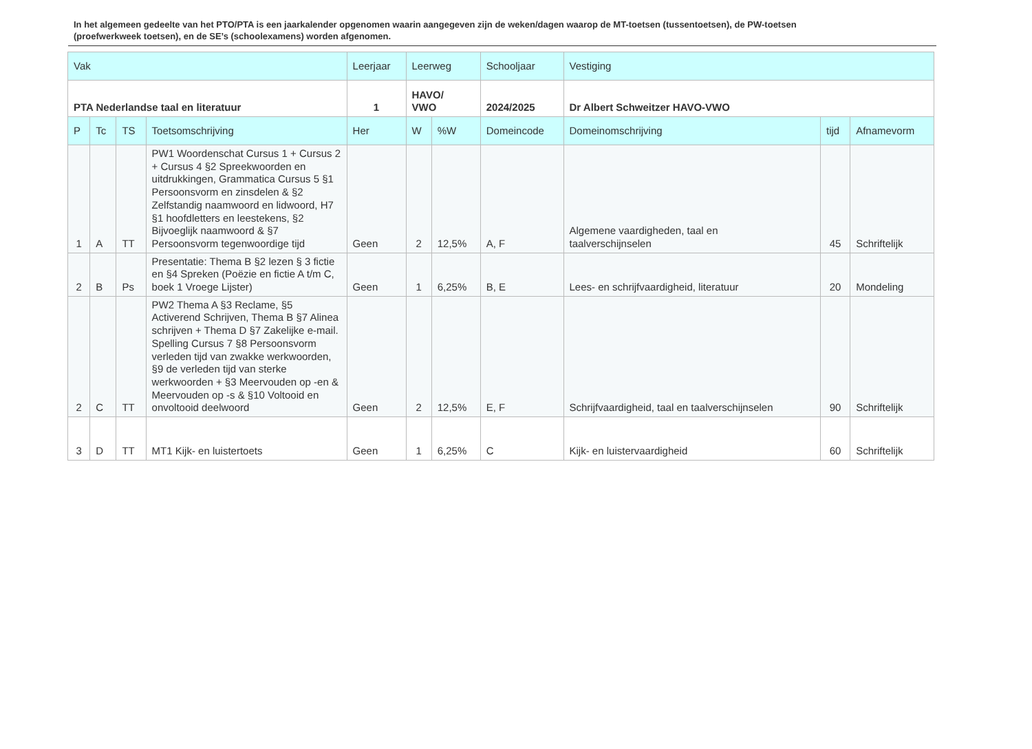In het algemeen gedeelte van het PTO/PTA is een jaarkalender opgenomen waarin aangegeven zijn de weken/dagen waarop de MT-toetsen (tussentoetsen), de PW-toetsen (proefwerkweek toetsen), en de SE’s (schoolexamens) worden afgenomen.
| Vak | | | | Leerjaar | Leerweg | | Schooljaar | Vestiging | | |
| --- | --- | --- | --- | --- | --- | --- | --- | --- | --- | --- |
| PTA Nederlandse taal en literatuur | | | | 1 | HAVO/ VWO | | 2024/2025 | Dr Albert Schweitzer HAVO-VWO | | |
| P | Tc | TS | Toetsomschrijving | Her | W | %W | Domeincode | Domeinomschrijving | tijd | Afnamevorm |
| 1 | A | TT | PW1 Woordenschat Cursus 1 + Cursus 2 + Cursus 4 §2 Spreekwoorden en uitdrukkingen, Grammatica Cursus 5 §1 Persoonsvorm en zinsdelen & §2 Zelfstandig naamwoord en lidwoord, H7 §1 hoofdletters en leestekens, §2 Bijvoeglijk naamwoord & §7 Persoonsvorm tegenwoordige tijd | Geen | 2 | 12,5% | A, F | Algemene vaardigheden, taal en taalverschijnselen | 45 | Schriftelijk |
| 2 | B | Ps | Presentatie: Thema B §2 lezen § 3 fictie en §4 Spreken (Poëzie en fictie A t/m C, boek 1 Vroege Lijster) | Geen | 1 | 6,25% | B, E | Lees- en schrijfvaardigheid, literatuur | 20 | Mondeling |
| 2 | C | TT | PW2 Thema A §3 Reclame, §5 Activerend Schrijven, Thema B §7 Alinea schrijven + Thema D §7 Zakelijke e-mail. Spelling Cursus 7 §8 Persoonsvorm verleden tijd van zwakke werkwoorden, §9 de verleden tijd van sterke werkwoorden + §3 Meervouden op -en & Meervouden op -s & §10 Voltooid en onvoltooid deelwoord | Geen | 2 | 12,5% | E, F | Schrijfvaardigheid, taal en taalverschijnselen | 90 | Schriftelijk |
| 3 | D | TT | MT1 Kijk- en luistertoets | Geen | 1 | 6,25% | C | Kijk- en luistervaardigheid | 60 | Schriftelijk |